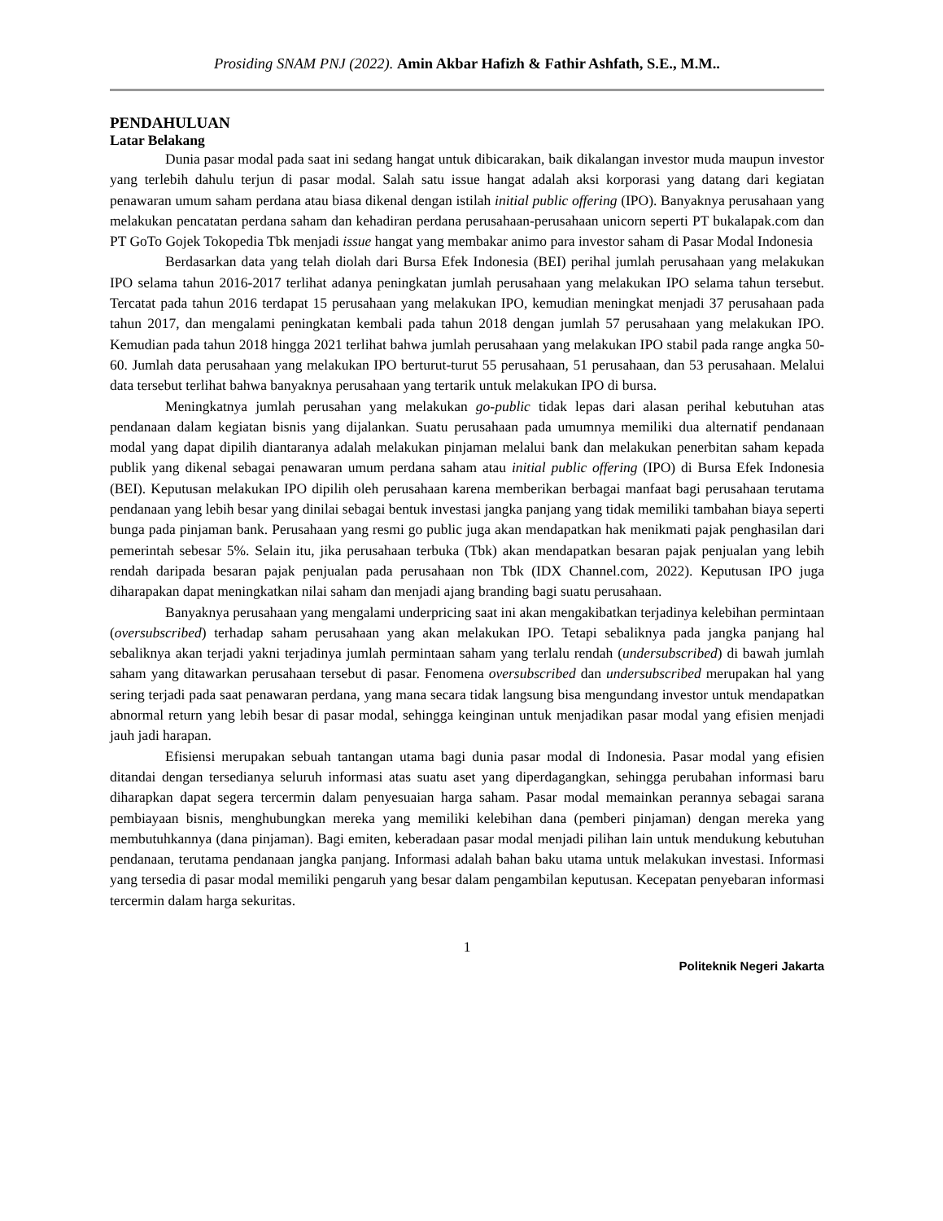Prosiding SNAM PNJ (2022). Amin Akbar Hafizh & Fathir Ashfath, S.E., M.M..
PENDAHULUAN
Latar Belakang
Dunia pasar modal pada saat ini sedang hangat untuk dibicarakan, baik dikalangan investor muda maupun investor yang terlebih dahulu terjun di pasar modal. Salah satu issue hangat adalah aksi korporasi yang datang dari kegiatan penawaran umum saham perdana atau biasa dikenal dengan istilah initial public offering (IPO). Banyaknya perusahaan yang melakukan pencatatan perdana saham dan kehadiran perdana perusahaan-perusahaan unicorn seperti PT bukalapak.com dan PT GoTo Gojek Tokopedia Tbk menjadi issue hangat yang membakar animo para investor saham di Pasar Modal Indonesia
Berdasarkan data yang telah diolah dari Bursa Efek Indonesia (BEI) perihal jumlah perusahaan yang melakukan IPO selama tahun 2016-2017 terlihat adanya peningkatan jumlah perusahaan yang melakukan IPO selama tahun tersebut. Tercatat pada tahun 2016 terdapat 15 perusahaan yang melakukan IPO, kemudian meningkat menjadi 37 perusahaan pada tahun 2017, dan mengalami peningkatan kembali pada tahun 2018 dengan jumlah 57 perusahaan yang melakukan IPO. Kemudian pada tahun 2018 hingga 2021 terlihat bahwa jumlah perusahaan yang melakukan IPO stabil pada range angka 50-60. Jumlah data perusahaan yang melakukan IPO berturut-turut 55 perusahaan, 51 perusahaan, dan 53 perusahaan. Melalui data tersebut terlihat bahwa banyaknya perusahaan yang tertarik untuk melakukan IPO di bursa.
Meningkatnya jumlah perusahan yang melakukan go-public tidak lepas dari alasan perihal kebutuhan atas pendanaan dalam kegiatan bisnis yang dijalankan. Suatu perusahaan pada umumnya memiliki dua alternatif pendanaan modal yang dapat dipilih diantaranya adalah melakukan pinjaman melalui bank dan melakukan penerbitan saham kepada publik yang dikenal sebagai penawaran umum perdana saham atau initial public offering (IPO) di Bursa Efek Indonesia (BEI). Keputusan melakukan IPO dipilih oleh perusahaan karena memberikan berbagai manfaat bagi perusahaan terutama pendanaan yang lebih besar yang dinilai sebagai bentuk investasi jangka panjang yang tidak memiliki tambahan biaya seperti bunga pada pinjaman bank. Perusahaan yang resmi go public juga akan mendapatkan hak menikmati pajak penghasilan dari pemerintah sebesar 5%. Selain itu, jika perusahaan terbuka (Tbk) akan mendapatkan besaran pajak penjualan yang lebih rendah daripada besaran pajak penjualan pada perusahaan non Tbk (IDX Channel.com, 2022). Keputusan IPO juga diharapakan dapat meningkatkan nilai saham dan menjadi ajang branding bagi suatu perusahaan.
Banyaknya perusahaan yang mengalami underpricing saat ini akan mengakibatkan terjadinya kelebihan permintaan (oversubscribed) terhadap saham perusahaan yang akan melakukan IPO. Tetapi sebaliknya pada jangka panjang hal sebaliknya akan terjadi yakni terjadinya jumlah permintaan saham yang terlalu rendah (undersubscribed) di bawah jumlah saham yang ditawarkan perusahaan tersebut di pasar. Fenomena oversubscribed dan undersubscribed merupakan hal yang sering terjadi pada saat penawaran perdana, yang mana secara tidak langsung bisa mengundang investor untuk mendapatkan abnormal return yang lebih besar di pasar modal, sehingga keinginan untuk menjadikan pasar modal yang efisien menjadi jauh jadi harapan.
Efisiensi merupakan sebuah tantangan utama bagi dunia pasar modal di Indonesia. Pasar modal yang efisien ditandai dengan tersedianya seluruh informasi atas suatu aset yang diperdagangkan, sehingga perubahan informasi baru diharapkan dapat segera tercermin dalam penyesuaian harga saham. Pasar modal memainkan perannya sebagai sarana pembiayaan bisnis, menghubungkan mereka yang memiliki kelebihan dana (pemberi pinjaman) dengan mereka yang membutuhkannya (dana pinjaman). Bagi emiten, keberadaan pasar modal menjadi pilihan lain untuk mendukung kebutuhan pendanaan, terutama pendanaan jangka panjang. Informasi adalah bahan baku utama untuk melakukan investasi. Informasi yang tersedia di pasar modal memiliki pengaruh yang besar dalam pengambilan keputusan. Kecepatan penyebaran informasi tercermin dalam harga sekuritas.
1
Politeknik Negeri Jakarta